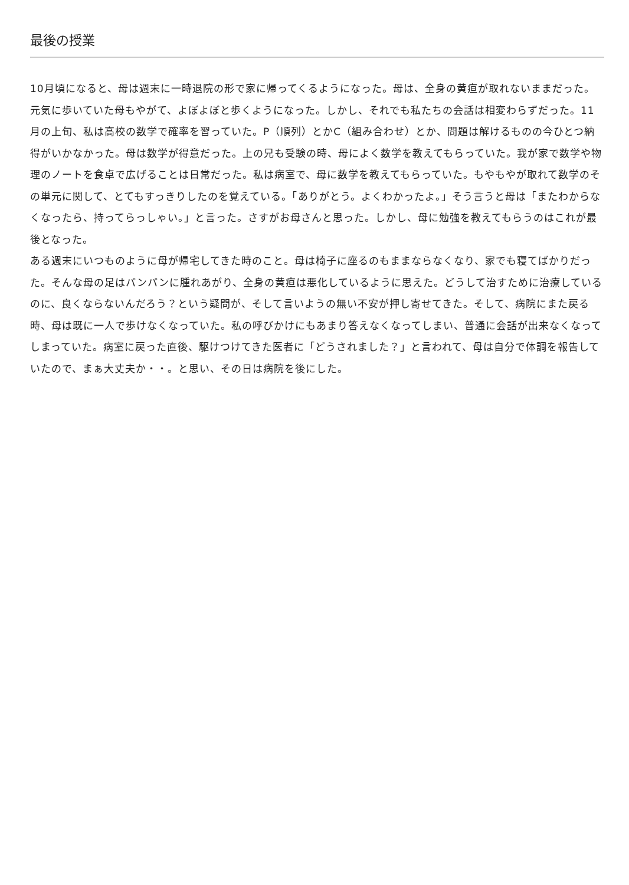最後の授業
10月頃になると、母は週末に一時退院の形で家に帰ってくるようになった。母は、全身の黄疸が取れないままだった。元気に歩いていた母もやがて、よぼよぼと歩くようになった。しかし、それでも私たちの会話は相変わらずだった。11月の上旬、私は高校の数学で確率を習っていた。P（順列）とかC（組み合わせ）とか、問題は解けるものの今ひとつ納得がいかなかった。母は数学が得意だった。上の兄も受験の時、母によく数学を教えてもらっていた。我が家で数学や物理のノートを食卓で広げることは日常だった。私は病室で、母に数学を教えてもらっていた。もやもやが取れて数学のその単元に関して、とてもすっきりしたのを覚えている。「ありがとう。よくわかったよ。」そう言うと母は「またわからなくなったら、持ってらっしゃい。」と言った。さすがお母さんと思った。しかし、母に勉強を教えてもらうのはこれが最後となった。
ある週末にいつものように母が帰宅してきた時のこと。母は椅子に座るのもままならなくなり、家でも寝てばかりだった。そんな母の足はパンパンに腫れあがり、全身の黄疸は悪化しているように思えた。どうして治すために治療しているのに、良くならないんだろう？という疑問が、そして言いようの無い不安が押し寄せてきた。そして、病院にまた戻る時、母は既に一人で歩けなくなっていた。私の呼びかけにもあまり答えなくなってしまい、普通に会話が出来なくなってしまっていた。病室に戻った直後、駆けつけてきた医者に「どうされました？」と言われて、母は自分で体調を報告していたので、まぁ大丈夫か・・。と思い、その日は病院を後にした。